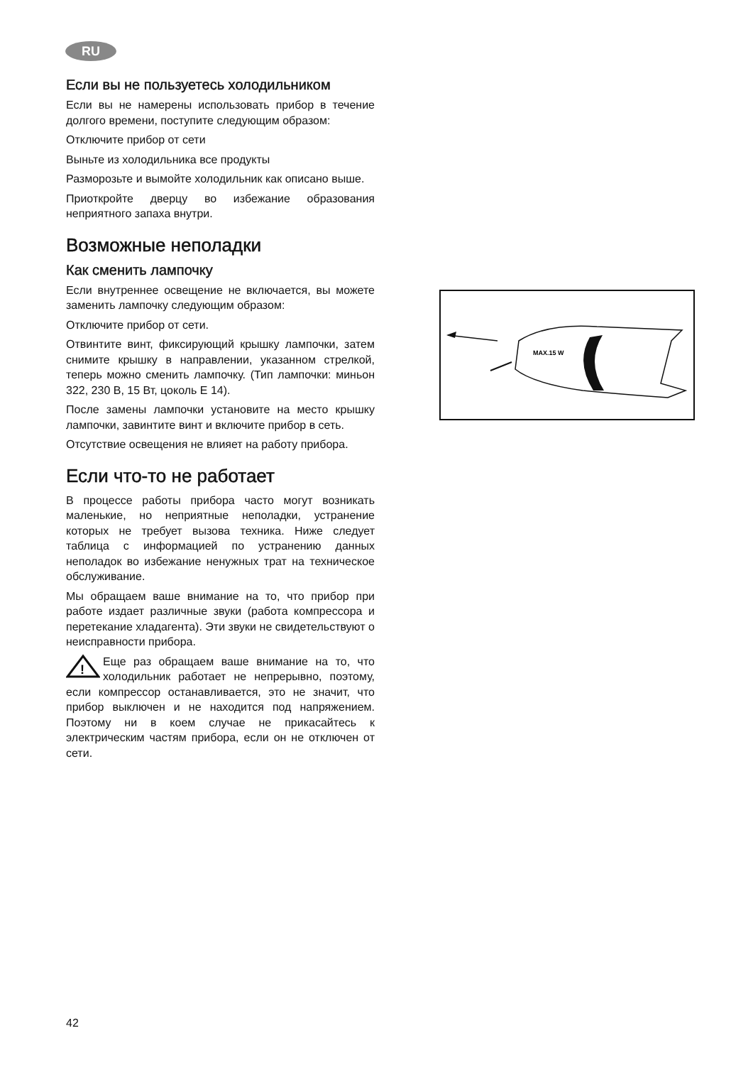RU
Если вы не пользуетесь холодильником
Если вы не намерены использовать прибор в течение долгого времени, поступите следующим образом:
Отключите прибор от сети
Выньте из холодильника все продукты
Разморозьте и вымойте холодильник как описано выше.
Приоткройте дверцу во избежание образования неприятного запаха внутри.
Возможные неполадки
Как сменить лампочку
Если внутреннее освещение не включается, вы можете заменить лампочку следующим образом:
Отключите прибор от сети.
Отвинтите винт, фиксирующий крышку лампочки, затем снимите крышку в направлении, указанном стрелкой, теперь можно сменить лампочку. (Тип лампочки: миньон 322, 230 В, 15 Вт, цоколь Е 14).
После замены лампочки установите на место крышку лампочки, завинтите винт и включите прибор в сеть.
Отсутствие освещения не влияет на работу прибора.
Если что-то не работает
В процессе работы прибора часто могут возникать маленькие, но неприятные неполадки, устранение которых не требует вызова техника. Ниже следует таблица с информацией по устранению данных неполадок во избежание ненужных трат на техническое обслуживание.
Мы обращаем ваше внимание на то, что прибор при работе издает различные звуки (работа компрессора и перетекание хладагента). Эти звуки не свидетельствуют о неисправности прибора.
!
Еще раз обращаем ваше внимание на то, что холодильник работает не непрерывно, поэтому, если компрессор останавливается, это не значит, что прибор выключен и не находится под напряжением. Поэтому ни в коем случае не прикасайтесь к электрическим частям прибора, если он не отключен от сети.
MAX.15 W
42